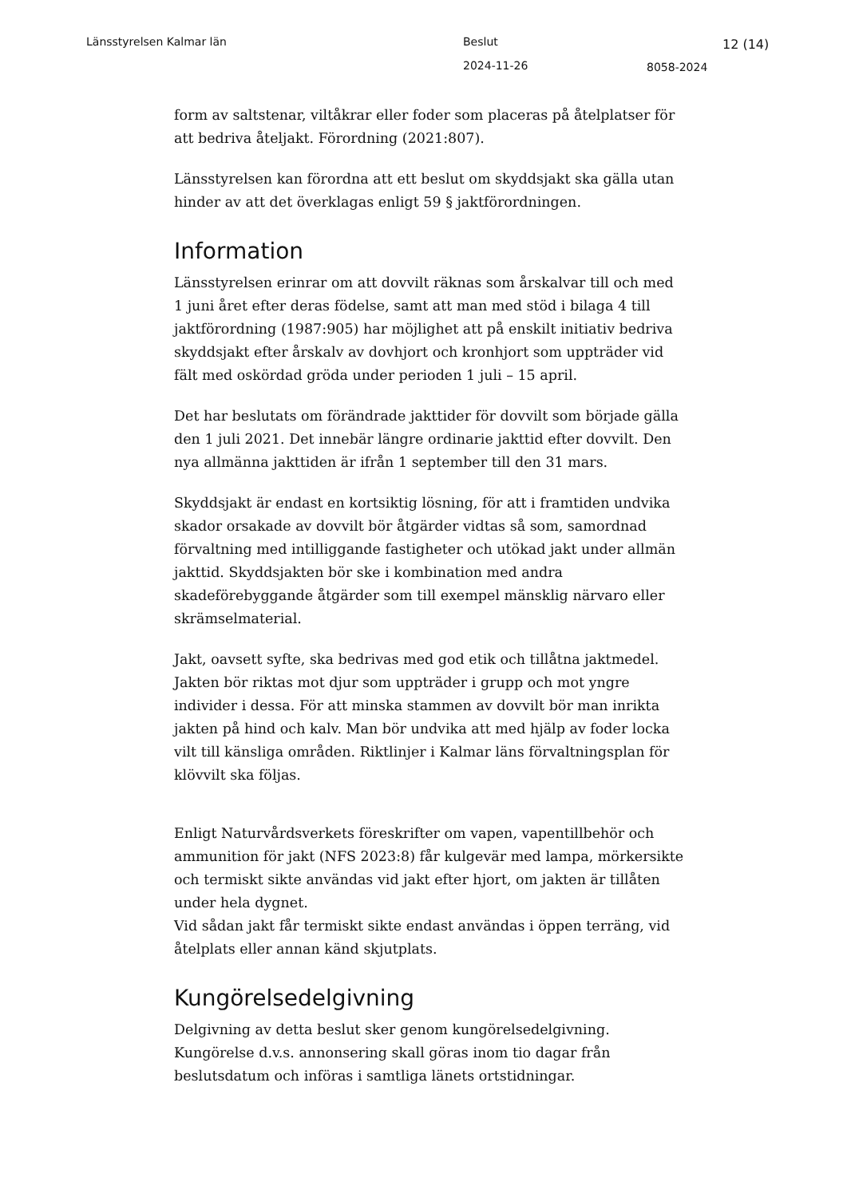Länsstyrelsen Kalmar län Beslut 12 (14)
2024-11-26 8058-2024
form av saltstenar, viltåkrar eller foder som placeras på åtelplatser för att bedriva åteljakt. Förordning (2021:807).
Länsstyrelsen kan förordna att ett beslut om skyddsjakt ska gälla utan hinder av att det överklagas enligt 59 § jaktförordningen.
Information
Länsstyrelsen erinrar om att dovvilt räknas som årskalvar till och med 1 juni året efter deras födelse, samt att man med stöd i bilaga 4 till jaktförordning (1987:905) har möjlighet att på enskilt initiativ bedriva skyddsjakt efter årskalv av dovhjort och kronhjort som uppträder vid fält med oskördad gröda under perioden 1 juli – 15 april.
Det har beslutats om förändrade jakttider för dovvilt som började gälla den 1 juli 2021. Det innebär längre ordinarie jakttid efter dovvilt. Den nya allmänna jakttiden är ifrån 1 september till den 31 mars.
Skyddsjakt är endast en kortsiktig lösning, för att i framtiden undvika skador orsakade av dovvilt bör åtgärder vidtas så som, samordnad förvaltning med intilliggande fastigheter och utökad jakt under allmän jakttid. Skyddsjakten bör ske i kombination med andra skadeförebyggande åtgärder som till exempel mänsklig närvaro eller skrämselmaterial.
Jakt, oavsett syfte, ska bedrivas med god etik och tillåtna jaktmedel. Jakten bör riktas mot djur som uppträder i grupp och mot yngre individer i dessa. För att minska stammen av dovvilt bör man inrikta jakten på hind och kalv. Man bör undvika att med hjälp av foder locka vilt till känsliga områden. Riktlinjer i Kalmar läns förvaltningsplan för klövvilt ska följas.
Enligt Naturvårdsverkets föreskrifter om vapen, vapentillbehör och ammunition för jakt (NFS 2023:8) får kulgevär med lampa, mörkersikte och termiskt sikte användas vid jakt efter hjort, om jakten är tillåten under hela dygnet.
Vid sådan jakt får termiskt sikte endast användas i öppen terräng, vid åtelplats eller annan känd skjutplats.
Kungörelsedelgivning
Delgivning av detta beslut sker genom kungörelsedelgivning. Kungörelse d.v.s. annonsering skall göras inom tio dagar från beslutsdatum och införas i samtliga länets ortstidningar.